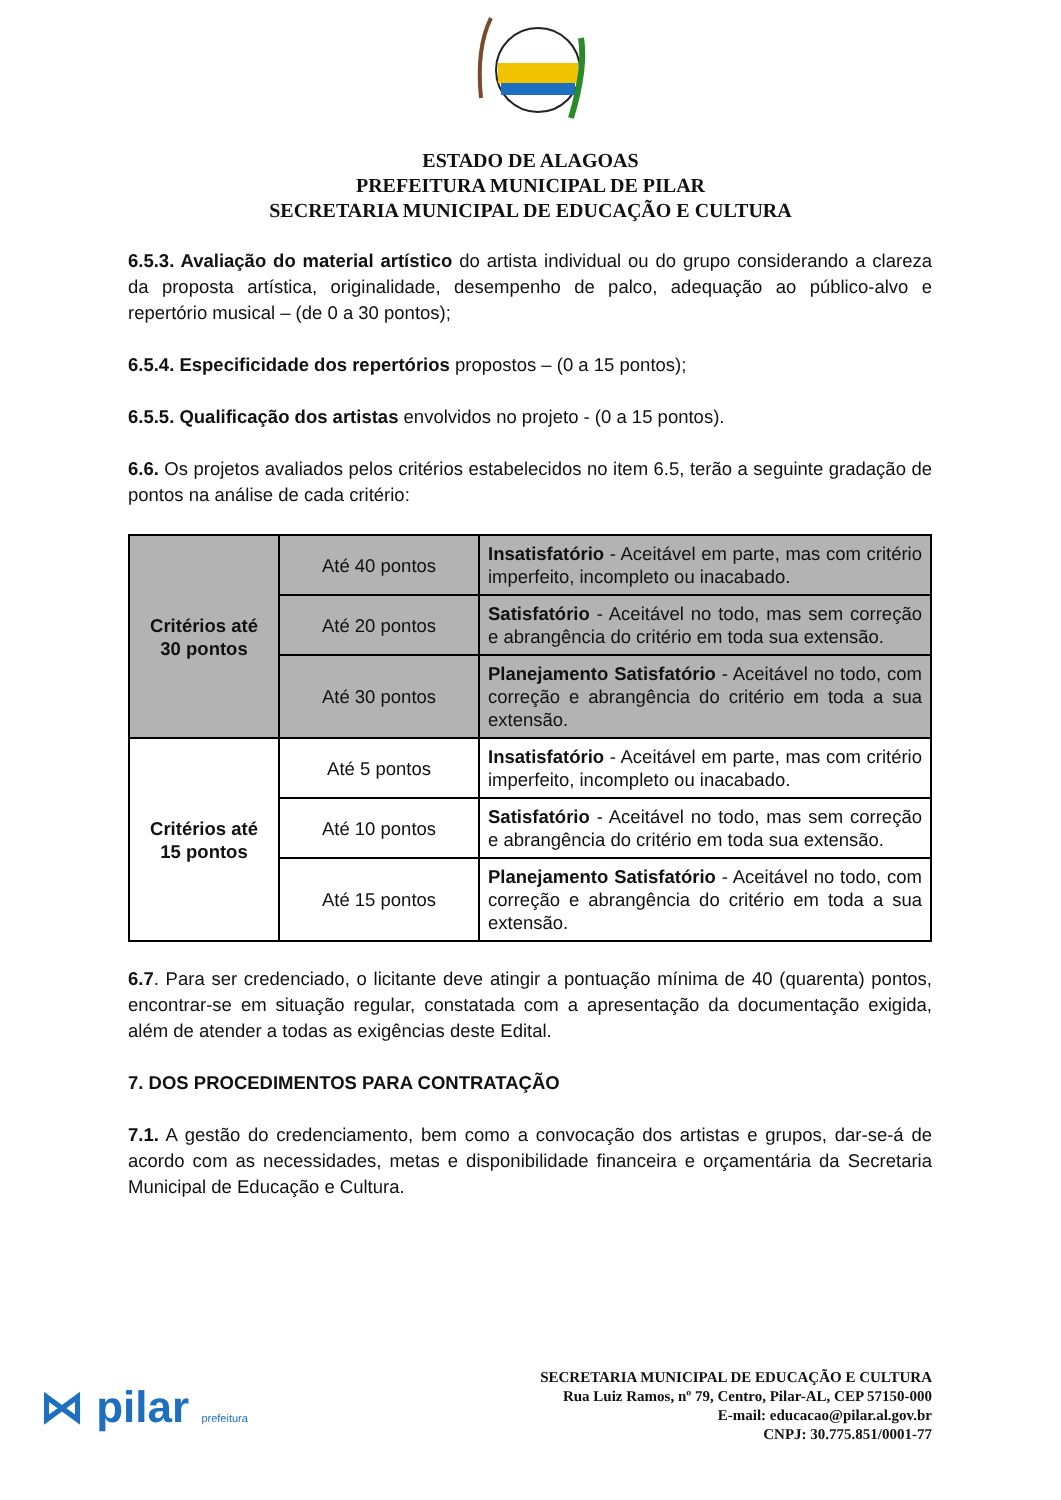ESTADO DE ALAGOAS
PREFEITURA MUNICIPAL DE PILAR
SECRETARIA MUNICIPAL DE EDUCAÇÃO E CULTURA
6.5.3. Avaliação do material artístico do artista individual ou do grupo considerando a clareza da proposta artística, originalidade, desempenho de palco, adequação ao público-alvo e repertório musical – (de 0 a 30 pontos);
6.5.4. Especificidade dos repertórios propostos – (0 a 15 pontos);
6.5.5. Qualificação dos artistas envolvidos no projeto - (0 a 15 pontos).
6.6. Os projetos avaliados pelos critérios estabelecidos no item 6.5, terão a seguinte gradação de pontos na análise de cada critério:
| Critérios até 30 pontos | Até 40 pontos | Insatisfatório - Aceitável em parte, mas com critério imperfeito, incompleto ou inacabado. |
| | Até 20 pontos | Satisfatório - Aceitável no todo, mas sem correção e abrangência do critério em toda sua extensão. |
| | Até 30 pontos | Planejamento Satisfatório - Aceitável no todo, com correção e abrangência do critério em toda a sua extensão. |
| Critérios até 15 pontos | Até 5 pontos | Insatisfatório - Aceitável em parte, mas com critério imperfeito, incompleto ou inacabado. |
| | Até 10 pontos | Satisfatório - Aceitável no todo, mas sem correção e abrangência do critério em toda sua extensão. |
| | Até 15 pontos | Planejamento Satisfatório - Aceitável no todo, com correção e abrangência do critério em toda a sua extensão. |
6.7. Para ser credenciado, o licitante deve atingir a pontuação mínima de 40 (quarenta) pontos, encontrar-se em situação regular, constatada com a apresentação da documentação exigida, além de atender a todas as exigências deste Edital.
7. DOS PROCEDIMENTOS PARA CONTRATAÇÃO
7.1. A gestão do credenciamento, bem como a convocação dos artistas e grupos, dar-se-á de acordo com as necessidades, metas e disponibilidade financeira e orçamentária da Secretaria Municipal de Educação e Cultura.
⋈ pilar prefeitura
SECRETARIA MUNICIPAL DE EDUCAÇÃO E CULTURA
Rua Luiz Ramos, nº 79, Centro, Pilar-AL, CEP 57150-000
E-mail: educacao@pilar.al.gov.br
CNPJ: 30.775.851/0001-77